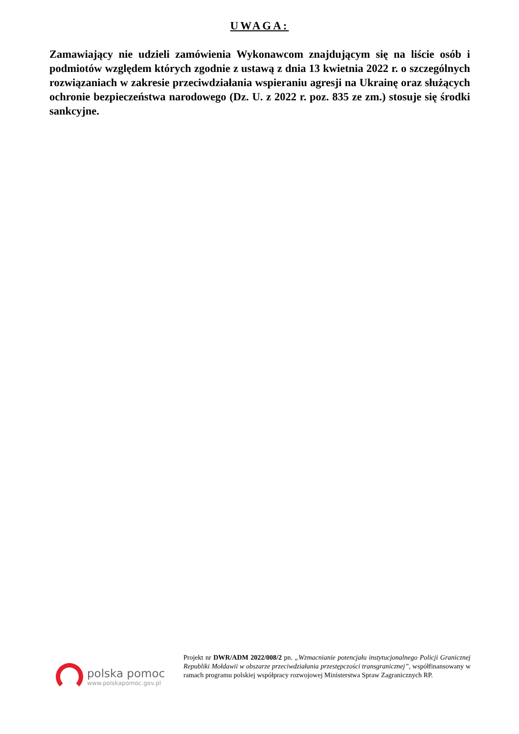UWAGA:
Zamawiający nie udzieli zamówienia Wykonawcom znajdującym się na liście osób i podmiotów względem których zgodnie z ustawą z dnia 13 kwietnia 2022 r. o szczególnych rozwiązaniach w zakresie przeciwdziałania wspieraniu agresji na Ukrainę oraz służących ochronie bezpieczeństwa narodowego (Dz. U. z 2022 r. poz. 835 ze zm.) stosuje się środki sankcyjne.
polska pomoc
www.polskapomoc.gov.pl
Projekt nr DWR/ADM 2022/008/2 pn. „Wzmacnianie potencjału instytucjonalnego Policji Granicznej Republiki Mołdawii w obszarze przeciwdziałania przestępczości transgranicznej”, współfinansowany w ramach programu polskiej współpracy rozwojowej Ministerstwa Spraw Zagranicznych RP.